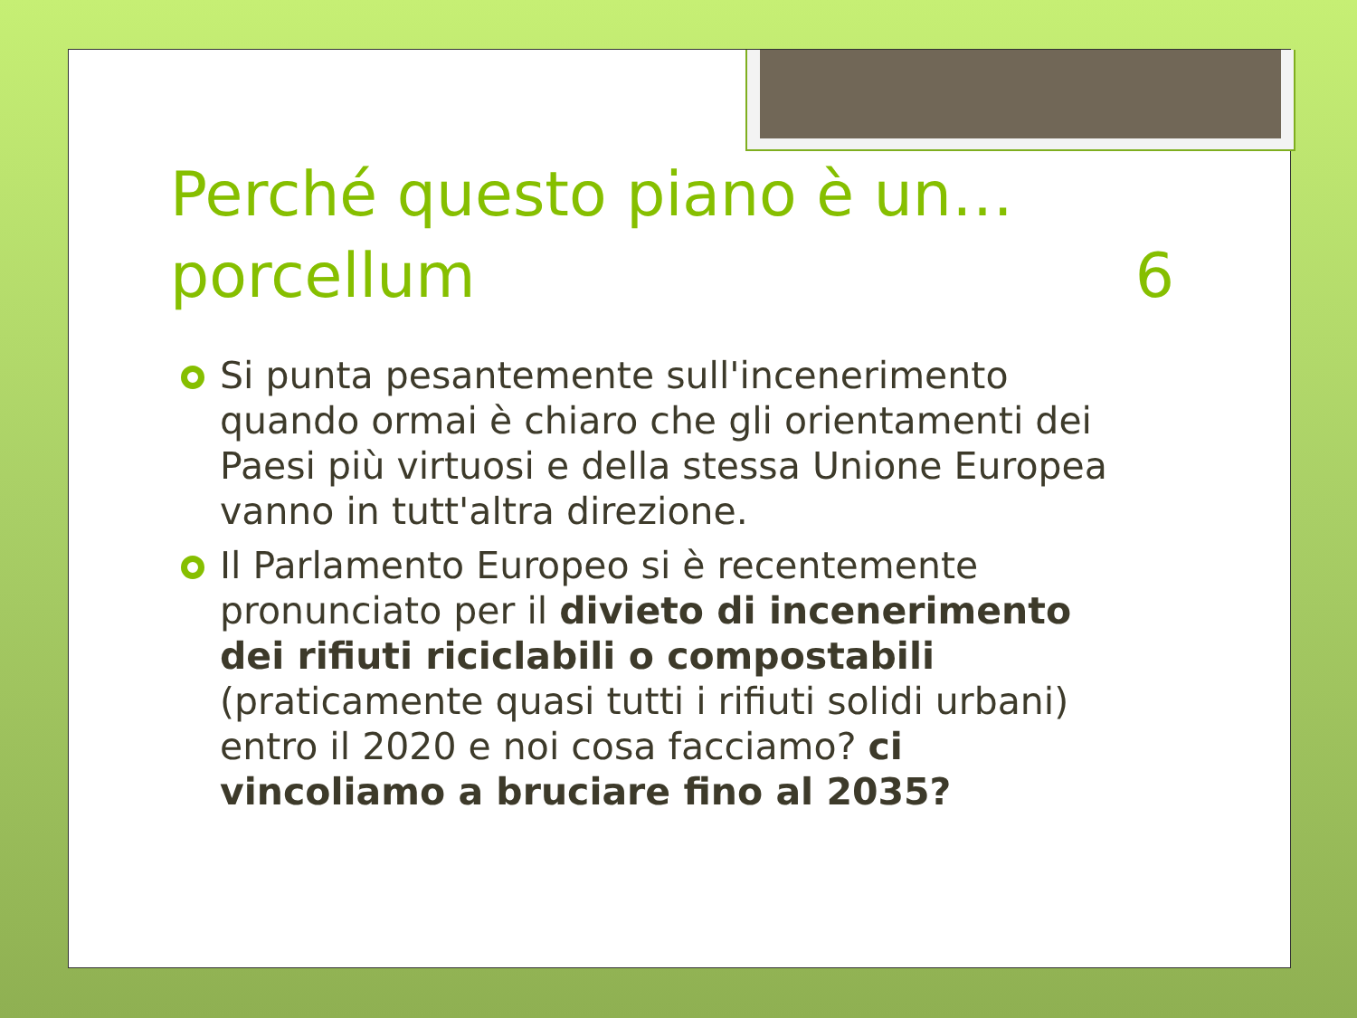Perché questo piano è un…
porcellum 6
Si punta pesantemente sull'incenerimento quando ormai è chiaro che gli orientamenti dei Paesi più virtuosi e della stessa Unione Europea vanno in tutt'altra direzione.
Il Parlamento Europeo si è recentemente pronunciato per il divieto di incenerimento dei rifiuti riciclabili o compostabili (praticamente quasi tutti i rifiuti solidi urbani) entro il 2020 e noi cosa facciamo? ci vincoliamo a bruciare fino al 2035?